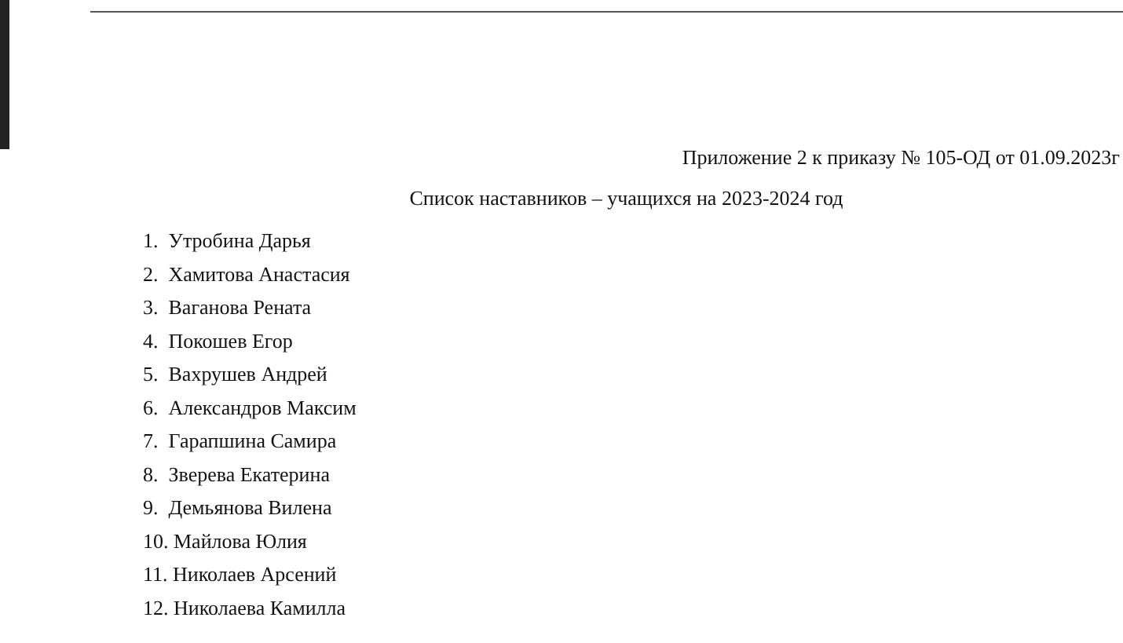Приложение 2 к приказу № 105-ОД от 01.09.2023г
Список наставников – учащихся на 2023-2024 год
1. Утробина Дарья
2. Хамитова Анастасия
3. Ваганова Рената
4. Покошев Егор
5. Вахрушев Андрей
6. Александров Максим
7. Гарапшина Самира
8. Зверева Екатерина
9. Демьянова Вилена
10. Майлова Юлия
11. Николаев Арсений
12. Николаева Камилла